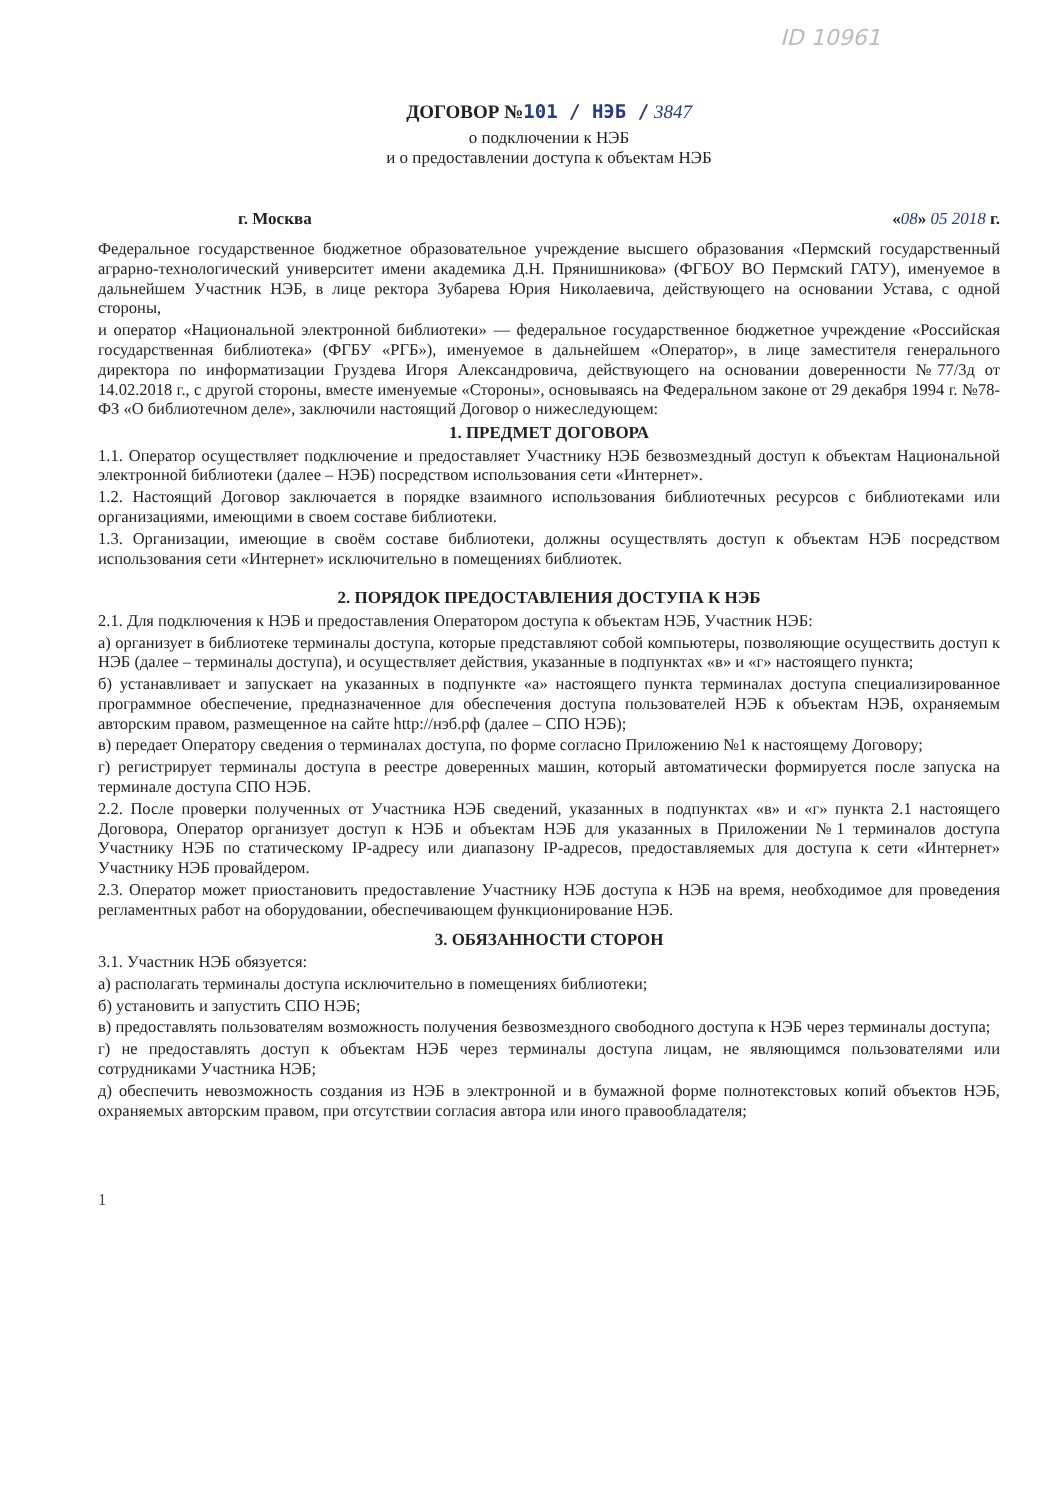ID 10961
ДОГОВОР №101 / НЭБ / 3847
о подключении к НЭБ
и о предоставлении доступа к объектам НЭБ
г. Москва «08» 05 2018 г.
Федеральное государственное бюджетное образовательное учреждение высшего образования «Пермский государственный аграрно-технологический университет имени академика Д.Н. Прянишникова» (ФГБОУ ВО Пермский ГАТУ), именуемое в дальнейшем Участник НЭБ, в лице ректора Зубарева Юрия Николаевича, действующего на основании Устава, с одной стороны,
и оператор «Национальной электронной библиотеки» — федеральное государственное бюджетное учреждение «Российская государственная библиотека» (ФГБУ «РГБ»), именуемое в дальнейшем «Оператор», в лице заместителя генерального директора по информатизации Груздева Игоря Александровича, действующего на основании доверенности №77/3д от 14.02.2018 г., с другой стороны, вместе именуемые «Стороны», основываясь на Федеральном законе от 29 декабря 1994 г. №78-ФЗ «О библиотечном деле», заключили настоящий Договор о нижеследующем:
1. ПРЕДМЕТ ДОГОВОРА
1.1. Оператор осуществляет подключение и предоставляет Участнику НЭБ безвозмездный доступ к объектам Национальной электронной библиотеки (далее – НЭБ) посредством использования сети «Интернет».
1.2. Настоящий Договор заключается в порядке взаимного использования библиотечных ресурсов с библиотеками или организациями, имеющими в своем составе библиотеки.
1.3. Организации, имеющие в своём составе библиотеки, должны осуществлять доступ к объектам НЭБ посредством использования сети «Интернет» исключительно в помещениях библиотек.
2. ПОРЯДОК ПРЕДОСТАВЛЕНИЯ ДОСТУПА К НЭБ
2.1. Для подключения к НЭБ и предоставления Оператором доступа к объектам НЭБ, Участник НЭБ:
а) организует в библиотеке терминалы доступа, которые представляют собой компьютеры, позволяющие осуществить доступ к НЭБ (далее – терминалы доступа), и осуществляет действия, указанные в подпунктах «в» и «г» настоящего пункта;
б) устанавливает и запускает на указанных в подпункте «а» настоящего пункта терминалах доступа специализированное программное обеспечение, предназначенное для обеспечения доступа пользователей НЭБ к объектам НЭБ, охраняемым авторским правом, размещенное на сайте http://нэб.рф (далее – СПО НЭБ);
в) передает Оператору сведения о терминалах доступа, по форме согласно Приложению №1 к настоящему Договору;
г) регистрирует терминалы доступа в реестре доверенных машин, который автоматически формируется после запуска на терминале доступа СПО НЭБ.
2.2. После проверки полученных от Участника НЭБ сведений, указанных в подпунктах «в» и «г» пункта 2.1 настоящего Договора, Оператор организует доступ к НЭБ и объектам НЭБ для указанных в Приложении №1 терминалов доступа Участнику НЭБ по статическому IP-адресу или диапазону IP-адресов, предоставляемых для доступа к сети «Интернет» Участнику НЭБ провайдером.
2.3. Оператор может приостановить предоставление Участнику НЭБ доступа к НЭБ на время, необходимое для проведения регламентных работ на оборудовании, обеспечивающем функционирование НЭБ.
3. ОБЯЗАННОСТИ СТОРОН
3.1. Участник НЭБ обязуется:
а) располагать терминалы доступа исключительно в помещениях библиотеки;
б) установить и запустить СПО НЭБ;
в) предоставлять пользователям возможность получения безвозмездного свободного доступа к НЭБ через терминалы доступа;
г) не предоставлять доступ к объектам НЭБ через терминалы доступа лицам, не являющимся пользователями или сотрудниками Участника НЭБ;
д) обеспечить невозможность создания из НЭБ в электронной и в бумажной форме полнотекстовых копий объектов НЭБ, охраняемых авторским правом, при отсутствии согласия автора или иного правообладателя;
1